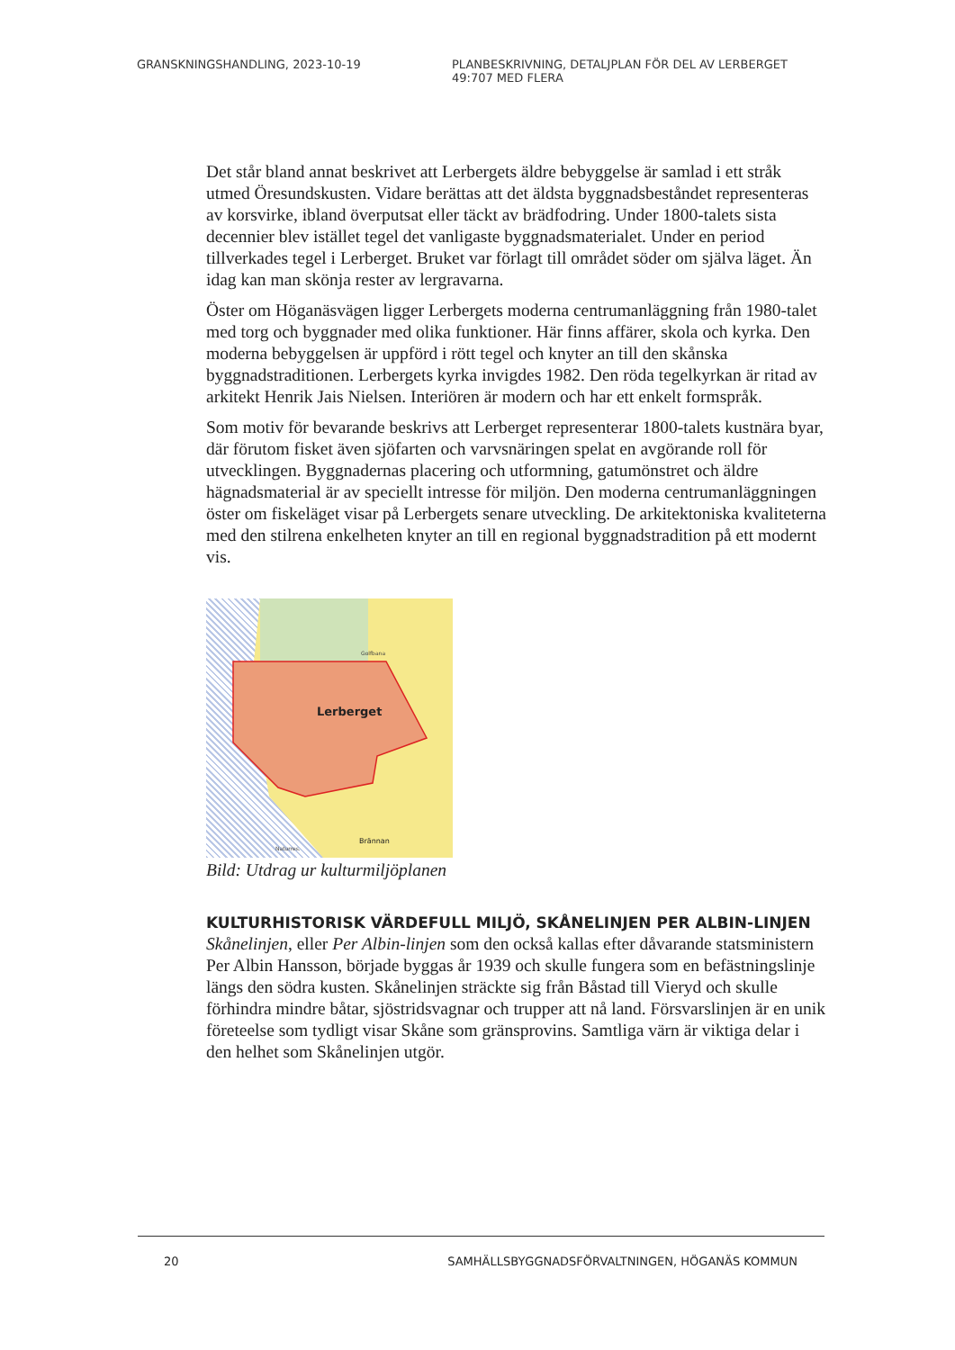GRANSKNINGSHANDLING, 2023-10-19 PLANBESKRIVNING, DETALJPLAN FÖR DEL AV LERBERGET 49:707 MED FLERA
Det står bland annat beskrivet att Lerbergets äldre bebyggelse är samlad i ett stråk utmed Öresundskusten. Vidare berättas att det äldsta byggnadsbeståndet representeras av korsvirke, ibland överputsat eller täckt av brädfodring. Under 1800-talets sista decennier blev istället tegel det vanligaste byggnadsmaterialet. Under en period tillverkades tegel i Lerberget. Bruket var förlagt till området söder om själva läget. Än idag kan man skönja rester av lergravarna.
Öster om Höganäsvägen ligger Lerbergets moderna centrumanläggning från 1980-talet med torg och byggnader med olika funktioner. Här finns affärer, skola och kyrka. Den moderna bebyggelsen är uppförd i rött tegel och knyter an till den skånska byggnadstraditionen. Lerbergets kyrka invigdes 1982. Den röda tegelkyrkan är ritad av arkitekt Henrik Jais Nielsen. Interiören är modern och har ett enkelt formspråk.
Som motiv för bevarande beskrivs att Lerberget representerar 1800-talets kustnära byar, där förutom fisket även sjöfarten och varvsnäringen spelat en avgörande roll för utvecklingen. Byggnadernas placering och utformning, gatumönstret och äldre hägnadsmaterial är av speciellt intresse för miljön. Den moderna centrumanläggningen öster om fiskeläget visar på Lerbergets senare utveckling. De arkitektoniska kvaliteterna med den stilrena enkelheten knyter an till en regional byggnadstradition på ett modernt vis.
Lerberget
Brännan
Golfbana
Naturres.
Bild: Utdrag ur kulturmiljöplanen
KULTURHISTORISK VÄRDEFULL MILJÖ, SKÅNELINJEN PER ALBIN-LINJEN
Skånelinjen, eller Per Albin-linjen som den också kallas efter dåvarande statsministern Per Albin Hansson, började byggas år 1939 och skulle fungera som en befästningslinje längs den södra kusten. Skånelinjen sträckte sig från Båstad till Vieryd och skulle förhindra mindre båtar, sjöstridsvagnar och trupper att nå land. Försvarslinjen är en unik företeelse som tydligt visar Skåne som gränsprovins. Samtliga värn är viktiga delar i den helhet som Skånelinjen utgör.
20 SAMHÄLLSBYGGNADSFÖRVALTNINGEN, HÖGANÄS KOMMUN